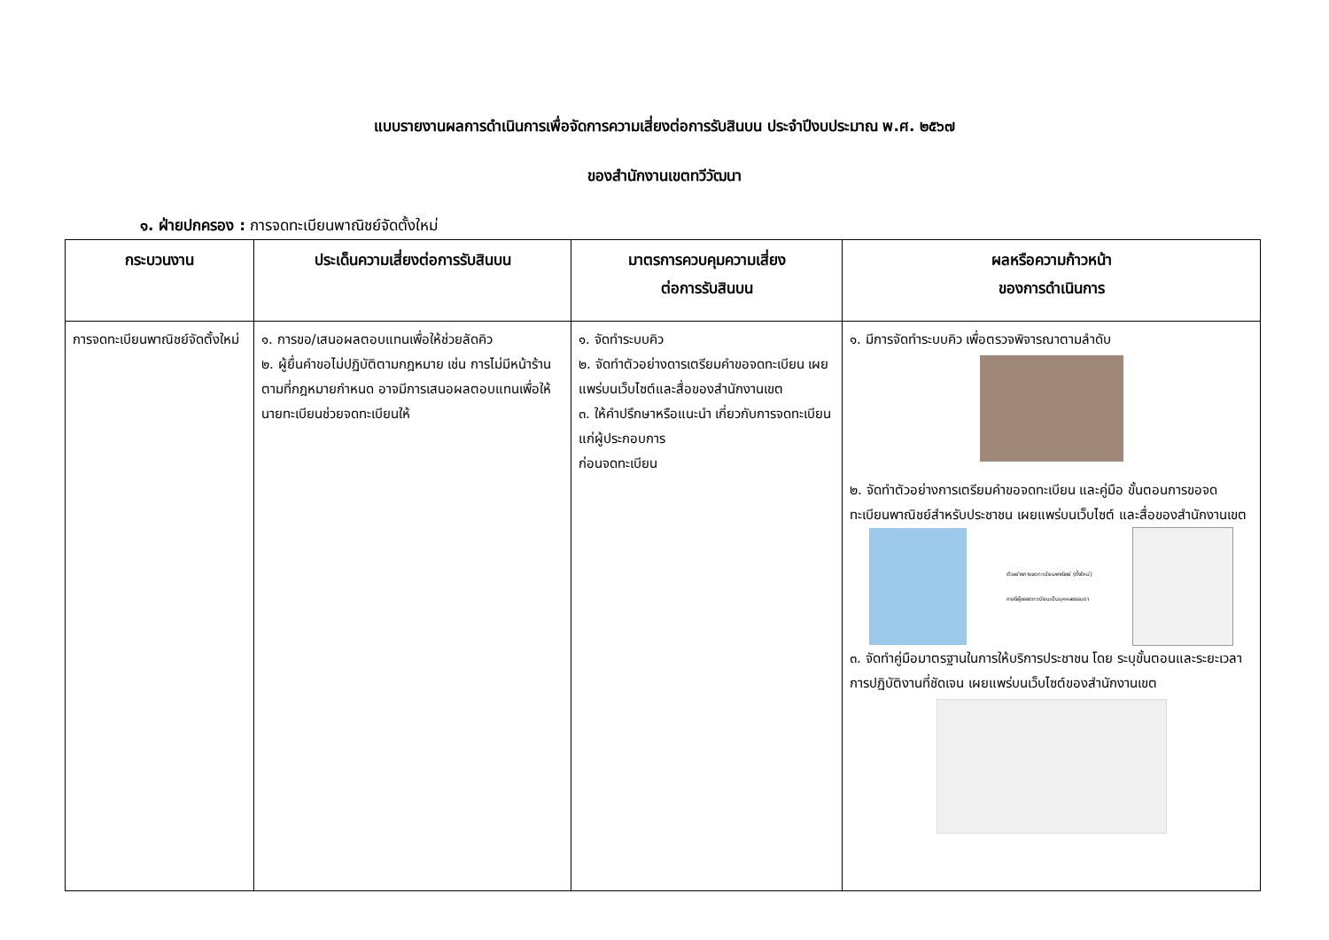แบบรายงานผลการดำเนินการเพื่อจัดการความเสี่ยงต่อการรับสินบน ประจำปีงบประมาณ พ.ศ. ๒๕๖๗
ของสำนักงานเขตทวีวัฒนา
๑. ฝ่ายปกครอง : การจดทะเบียนพาณิชย์จัดตั้งใหม่
| กระบวนงาน | ประเด็นความเสี่ยงต่อการรับสินบน | มาตรการควบคุมความเสี่ยง ต่อการรับสินบน | ผลหรือความก้าวหน้า ของการดำเนินการ |
| --- | --- | --- | --- |
| การจดทะเบียนพาณิชย์จัดตั้งใหม่ | ๑. การขอ/เสนอผลตอบแทนเพื่อให้ช่วยลัดคิว ๒. ผู้ยื่นคำขอไม่ปฏิบัติตามกฎหมาย เช่น การไม่มีหน้าร้านตามที่กฎหมายกำหนด อาจมีการเสนอผลตอบแทนเพื่อให้นายทะเบียนช่วยจดทะเบียนให้ | ๑. จัดทำระบบคิว ๒. จัดทำตัวอย่างดารเตรียมคำขอจดทะเบียน เผยแพร่บนเว็บไซต์และสื่อของสำนักงานเขต ๓. ให้คำปรึกษาหรือแนะนำ เกี่ยวกับการจดทะเบียนแก่ผู้ประกอบการ ก่อนจดทะเบียน | ๑. มีการจัดทำระบบคิว เพื่อตรวจพิจารณาตามลำดับ ๒. จัดทำตัวอย่างการเตรียมคำขอจดทะเบียน และคู่มือ ขั้นตอนการขอจดทะเบียนพาณิชย์สำหรับประชาชน เผยแพร่บนเว็บไซต์ และสื่อของสำนักงานเขต ตัวอย่างการจดทะเบียนพาณิชย์ (ตั้งใหม่) กรณีผู้ขอจดทะเบียนเป็นบุคคลธรรมดา ๓. จัดทำคู่มือมาตรฐานในการให้บริการประชาชน โดย ระบุขั้นตอนและระยะเวลาการปฏิบัติงานที่ชัดเจน เผยแพร่บนเว็บไซต์ของสำนักงานเขต |